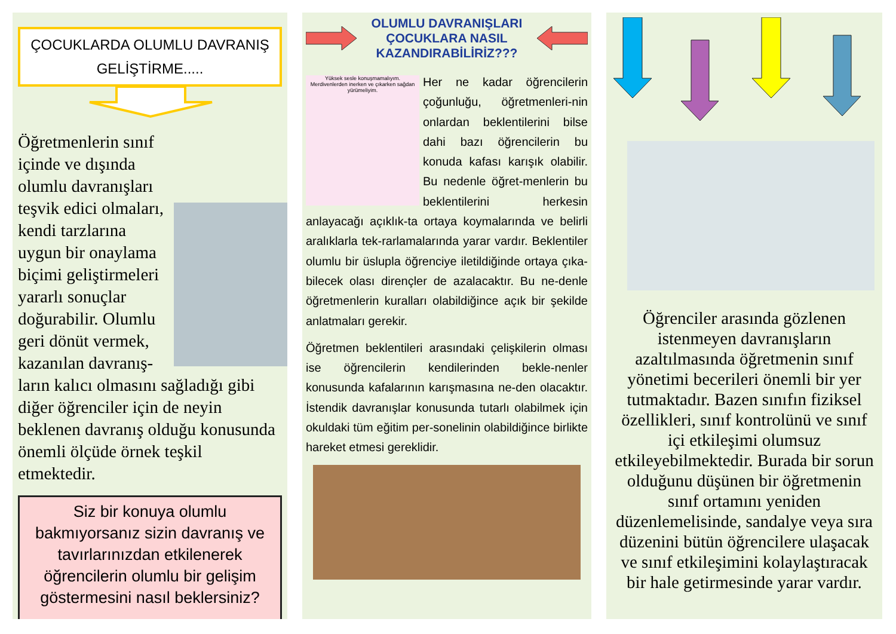ÇOCUKLARDA OLUMLU DAVRANIŞ
GELİŞTİRME.....
Öğretmenlerin sınıf içinde ve dışında olumlu davranışları teşvik edici olmaları, kendi tarzlarına uygun bir onaylama biçimi geliştirmeleri yararlı sonuçlar doğurabilir. Olumlu geri dönüt vermek, kazanılan davranış-ların kalıcı olmasını sağladığı gibi diğer öğrenciler için de neyin beklenen davranış olduğu konusunda önemli ölçüde örnek teşkil etmektedir.
Siz bir konuya olumlu bakmıyorsanız sizin davranış ve tavırlarınızdan etkilenerek öğrencilerin olumlu bir gelişim göstermesini nasıl beklersiniz?
OLUMLU DAVRANIŞLARI
ÇOCUKLARA NASIL
KAZANDIRABİLİRİZ???
Yüksek sesle konuşmamalıyım. Merdivenlerden inerken ve çıkarken sağdan yürümeliyim.
Her ne kadar öğrencilerin çoğunluğu, öğretmenleri-nin onlardan beklentilerini bilse dahi bazı öğrencilerin bu konuda kafası karışık olabilir. Bu nedenle öğret-menlerin bu beklentilerini herkesin anlayacağı açıklık-ta ortaya koymalarında ve belirli aralıklarla tek-rarlamalarında yarar vardır. Beklentiler olumlu bir üslupla öğrenciye iletildiğinde ortaya çıka-bilecek olası dirençler de azalacaktır. Bu ne-denle öğretmenlerin kuralları olabildiğince açık bir şekilde anlatmaları gerekir.
Öğretmen beklentileri arasındaki çelişkilerin olması ise öğrencilerin kendilerinden bekle-nenler konusunda kafalarının karışmasına ne-den olacaktır. İstendik davranışlar konusunda tutarlı olabilmek için okuldaki tüm eğitim per-sonelinin olabildiğince birlikte hareket etmesi gereklidir.
Öğrenciler arasında gözlenen istenmeyen davranışların azaltılmasında öğretmenin sınıf yönetimi becerileri önemli bir yer tutmaktadır. Bazen sınıfın fiziksel özellikleri, sınıf kontrolünü ve sınıf içi etkileşimi olumsuz etkileyebilmektedir. Burada bir sorun olduğunu düşünen bir öğretmenin sınıf ortamını yeniden düzenlemelisinde, sandalye veya sıra düzenini bütün öğrencilere ulaşacak ve sınıf etkileşimini kolaylaştıracak bir hale getirmesinde yarar vardır.